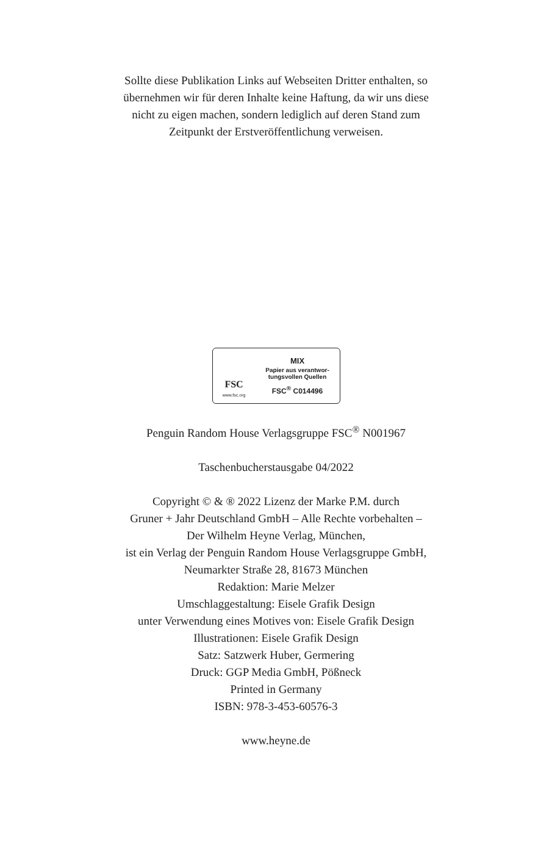Sollte diese Publikation Links auf Webseiten Dritter enthalten, so
übernehmen wir für deren Inhalte keine Haftung, da wir uns diese
nicht zu eigen machen, sondern lediglich auf deren Stand zum
Zeitpunkt der Erstveröffentlichung verweisen.
FSC
www.fsc.org
MIX
Papier aus verantwor-
tungsvollen Quellen
FSC<sup>®</sup> C014496
Penguin Random House Verlagsgruppe FSC<sup>®</sup> N001967
Taschenbucherstausgabe 04/2022
Copyright © & ® 2022 Lizenz der Marke P.M. durch
Gruner + Jahr Deutschland GmbH – Alle Rechte vorbehalten –
Der Wilhelm Heyne Verlag, München,
ist ein Verlag der Penguin Random House Verlagsgruppe GmbH,
Neumarkter Straße 28, 81673 München
Redaktion: Marie Melzer
Umschlaggestaltung: Eisele Grafik Design
unter Verwendung eines Motives von: Eisele Grafik Design
Illustrationen: Eisele Grafik Design
Satz: Satzwerk Huber, Germering
Druck: GGP Media GmbH, Pößneck
Printed in Germany
ISBN: 978-3-453-60576-3
www.heyne.de